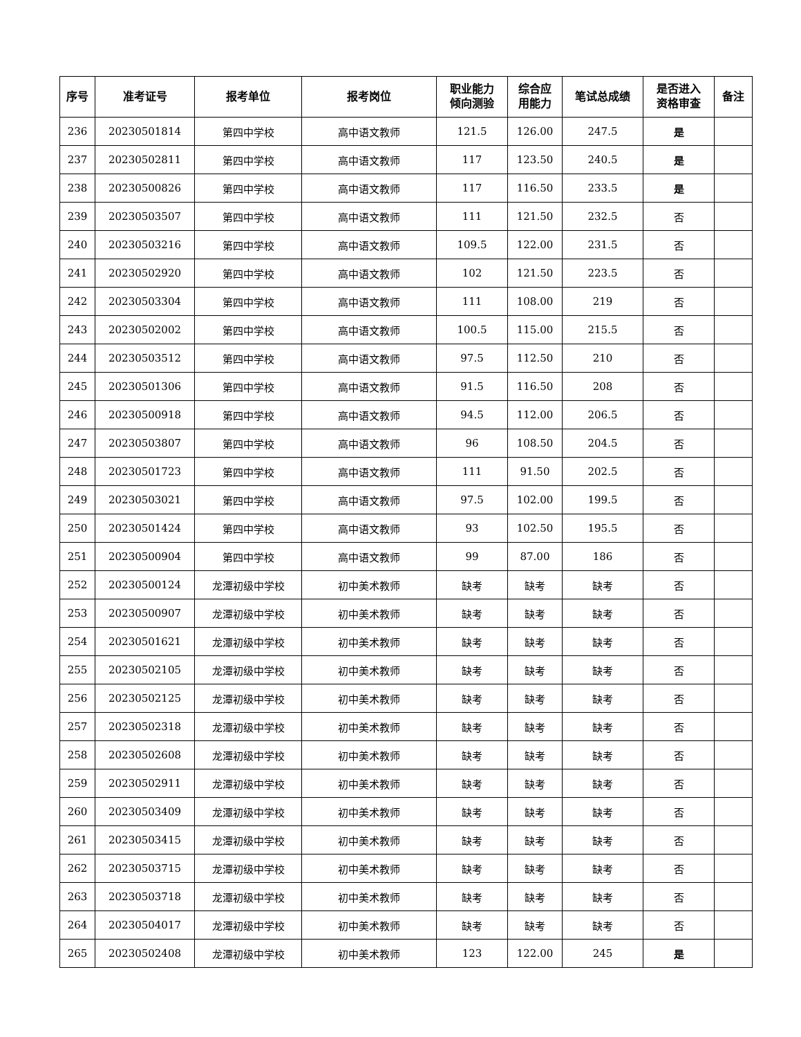| 序号 | 准考证号 | 报考单位 | 报考岗位 | 职业能力 倾向测验 | 综合应 用能力 | 笔试总成绩 | 是否进入 资格审查 | 备注 |
| --- | --- | --- | --- | --- | --- | --- | --- | --- |
| 236 | 20230501814 | 第四中学校 | 高中语文教师 | 121.5 | 126.00 | 247.5 | 是 | |
| 237 | 20230502811 | 第四中学校 | 高中语文教师 | 117 | 123.50 | 240.5 | 是 | |
| 238 | 20230500826 | 第四中学校 | 高中语文教师 | 117 | 116.50 | 233.5 | 是 | |
| 239 | 20230503507 | 第四中学校 | 高中语文教师 | 111 | 121.50 | 232.5 | 否 | |
| 240 | 20230503216 | 第四中学校 | 高中语文教师 | 109.5 | 122.00 | 231.5 | 否 | |
| 241 | 20230502920 | 第四中学校 | 高中语文教师 | 102 | 121.50 | 223.5 | 否 | |
| 242 | 20230503304 | 第四中学校 | 高中语文教师 | 111 | 108.00 | 219 | 否 | |
| 243 | 20230502002 | 第四中学校 | 高中语文教师 | 100.5 | 115.00 | 215.5 | 否 | |
| 244 | 20230503512 | 第四中学校 | 高中语文教师 | 97.5 | 112.50 | 210 | 否 | |
| 245 | 20230501306 | 第四中学校 | 高中语文教师 | 91.5 | 116.50 | 208 | 否 | |
| 246 | 20230500918 | 第四中学校 | 高中语文教师 | 94.5 | 112.00 | 206.5 | 否 | |
| 247 | 20230503807 | 第四中学校 | 高中语文教师 | 96 | 108.50 | 204.5 | 否 | |
| 248 | 20230501723 | 第四中学校 | 高中语文教师 | 111 | 91.50 | 202.5 | 否 | |
| 249 | 20230503021 | 第四中学校 | 高中语文教师 | 97.5 | 102.00 | 199.5 | 否 | |
| 250 | 20230501424 | 第四中学校 | 高中语文教师 | 93 | 102.50 | 195.5 | 否 | |
| 251 | 20230500904 | 第四中学校 | 高中语文教师 | 99 | 87.00 | 186 | 否 | |
| 252 | 20230500124 | 龙潭初级中学校 | 初中美术教师 | 缺考 | 缺考 | 缺考 | 否 | |
| 253 | 20230500907 | 龙潭初级中学校 | 初中美术教师 | 缺考 | 缺考 | 缺考 | 否 | |
| 254 | 20230501621 | 龙潭初级中学校 | 初中美术教师 | 缺考 | 缺考 | 缺考 | 否 | |
| 255 | 20230502105 | 龙潭初级中学校 | 初中美术教师 | 缺考 | 缺考 | 缺考 | 否 | |
| 256 | 20230502125 | 龙潭初级中学校 | 初中美术教师 | 缺考 | 缺考 | 缺考 | 否 | |
| 257 | 20230502318 | 龙潭初级中学校 | 初中美术教师 | 缺考 | 缺考 | 缺考 | 否 | |
| 258 | 20230502608 | 龙潭初级中学校 | 初中美术教师 | 缺考 | 缺考 | 缺考 | 否 | |
| 259 | 20230502911 | 龙潭初级中学校 | 初中美术教师 | 缺考 | 缺考 | 缺考 | 否 | |
| 260 | 20230503409 | 龙潭初级中学校 | 初中美术教师 | 缺考 | 缺考 | 缺考 | 否 | |
| 261 | 20230503415 | 龙潭初级中学校 | 初中美术教师 | 缺考 | 缺考 | 缺考 | 否 | |
| 262 | 20230503715 | 龙潭初级中学校 | 初中美术教师 | 缺考 | 缺考 | 缺考 | 否 | |
| 263 | 20230503718 | 龙潭初级中学校 | 初中美术教师 | 缺考 | 缺考 | 缺考 | 否 | |
| 264 | 20230504017 | 龙潭初级中学校 | 初中美术教师 | 缺考 | 缺考 | 缺考 | 否 | |
| 265 | 20230502408 | 龙潭初级中学校 | 初中美术教师 | 123 | 122.00 | 245 | 是 | |